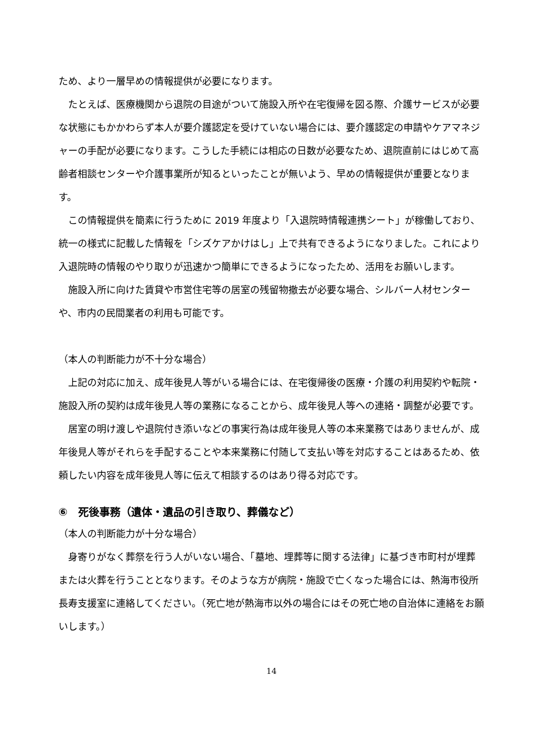ため、より一層早めの情報提供が必要になります。
　たとえば、医療機関から退院の目途がついて施設入所や在宅復帰を図る際、介護サービスが必要な状態にもかかわらず本人が要介護認定を受けていない場合には、要介護認定の申請やケアマネジャーの手配が必要になります。こうした手続には相応の日数が必要なため、退院直前にはじめて高齢者相談センターや介護事業所が知るといったことが無いよう、早めの情報提供が重要となります。
　この情報提供を簡素に行うために 2019 年度より「入退院時情報連携シート」が稼働しており、統一の様式に記載した情報を「シズケアかけはし」上で共有できるようになりました。これにより入退院時の情報のやり取りが迅速かつ簡単にできるようになったため、活用をお願いします。
　施設入所に向けた賃貸や市営住宅等の居室の残留物撤去が必要な場合、シルバー人材センターや、市内の民間業者の利用も可能です。
（本人の判断能力が不十分な場合）
　上記の対応に加え、成年後見人等がいる場合には、在宅復帰後の医療・介護の利用契約や転院・施設入所の契約は成年後見人等の業務になることから、成年後見人等への連絡・調整が必要です。
　居室の明け渡しや退院付き添いなどの事実行為は成年後見人等の本来業務ではありませんが、成年後見人等がそれらを手配することや本来業務に付随して支払い等を対応することはあるため、依頼したい内容を成年後見人等に伝えて相談するのはあり得る対応です。
⑥　死後事務（遺体・遺品の引き取り、葬儀など）
（本人の判断能力が十分な場合）
　身寄りがなく葬祭を行う人がいない場合、「墓地、埋葬等に関する法律」に基づき市町村が埋葬または火葬を行うこととなります。そのような方が病院・施設で亡くなった場合には、熱海市役所長寿支援室に連絡してください。（死亡地が熱海市以外の場合にはその死亡地の自治体に連絡をお願いします。）
14